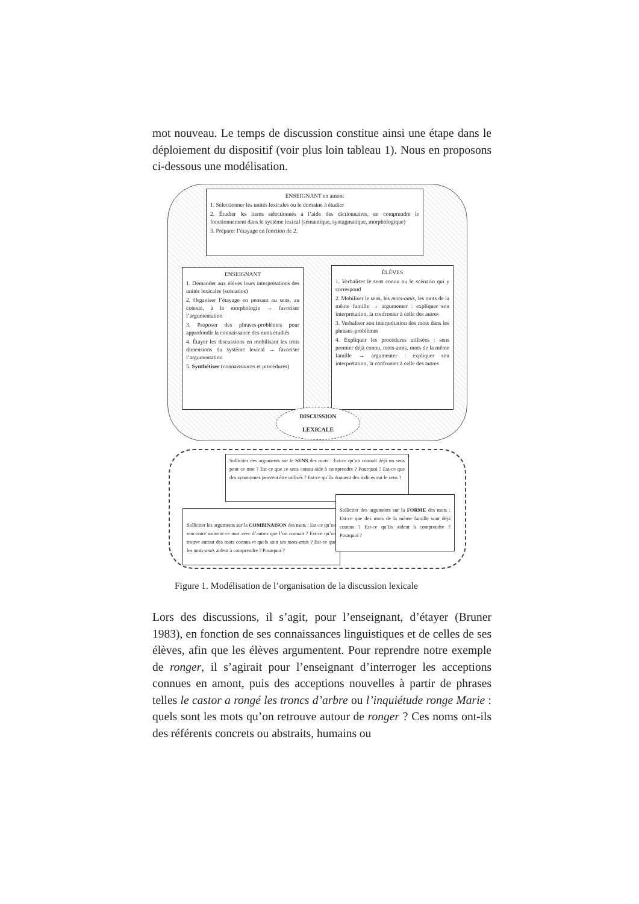mot nouveau. Le temps de discussion constitue ainsi une étape dans le déploiement du dispositif (voir plus loin tableau 1). Nous en proposons ci-dessous une modélisation.
ENSEIGNANT en amont
1. Sélectionner les unités lexicales ou le domaine à étudier
2. Étudier les items sélectionnés à l’aide des dictionnaires, en comprendre le fonctionnement dans le système lexical (sémantique, syntagmatique, morphologique)
3. Préparer l’étayage en fonction de 2.
ENSEIGNANT
1. Demander aux élèves leurs interprétations des unités lexicales (scénarios)
2. Organiser l’étayage en pensant au sens, au cotexte, à la morphologie → favoriser l’argumentation
3. Proposer des phrases-problèmes pour approfondir la connaissance des mots étudiés
4. Étayer les discussions en mobilisant les trois dimensions du système lexical → favoriser l’argumentation
5. Synthétiser (connaissances et procédures)
ÉLÈVES
1. Verbaliser le sens connu ou le scénario qui y correspond
2. Mobiliser le sens, les mots-amis, les mots de la même famille → argumenter : expliquer son interprétation, la confronter à celle des autres
3. Verbaliser son interprétation des mots dans les phrases-problèmes
4. Expliquer les procédures utilisées : sens premier déjà connu, mots-amis, mots de la même famille → argumenter : expliquer son interprétation, la confronter à celle des autres
DISCUSSION
LEXICALE
Solliciter des arguments sur le SENS des mots : Est-ce qu’on connait déjà un sens pour ce mot ? Est-ce que ce sens connu aide à comprendre ? Pourquoi ? Est-ce que des synonymes peuvent être utilisés ? Est-ce qu’ils donnent des indices sur le sens ?
Solliciter les arguments sur la COMBINAISON des mots : Est-ce qu’on rencontre souvent ce mot avec d’autres que l’on connait ? Est-ce qu’on trouve autour des mots connus et quels sont ses mots-amis ? Est-ce que les mots-amis aident à comprendre ? Pourquoi ?
Solliciter des arguments sur la FORME des mots : Est-ce que des mots de la même famille sont déjà connus ? Est-ce qu’ils aident à comprendre ? Pourquoi ?
Figure 1. Modélisation de l’organisation de la discussion lexicale
Lors des discussions, il s’agit, pour l’enseignant, d’étayer (Bruner 1983), en fonction de ses connaissances linguistiques et de celles de ses élèves, afin que les élèves argumentent. Pour reprendre notre exemple de ronger, il s’agirait pour l’enseignant d’interroger les acceptions connues en amont, puis des acceptions nouvelles à partir de phrases telles le castor a rongé les troncs d’arbre ou l’inquiétude ronge Marie : quels sont les mots qu’on retrouve autour de ronger ? Ces noms ont-ils des référents concrets ou abstraits, humains ou